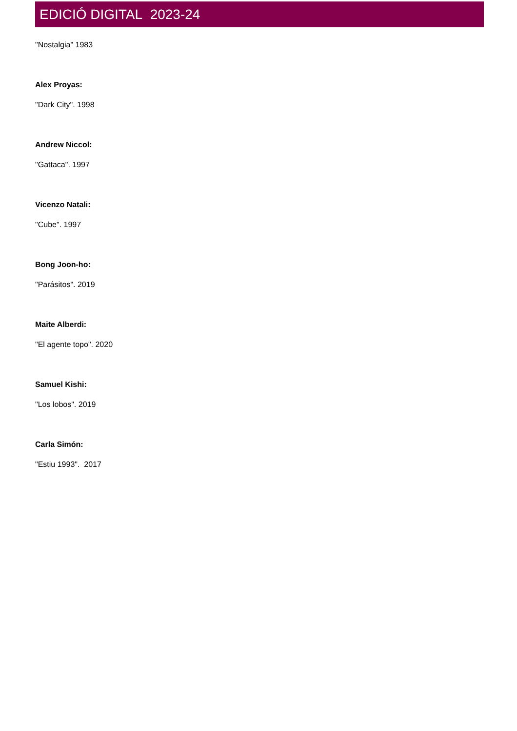EDICIÓ DIGITAL 2023-24
"Nostalgia" 1983
Alex Proyas:
"Dark City". 1998
Andrew Niccol:
"Gattaca". 1997
Vicenzo Natali:
"Cube". 1997
Bong Joon-ho:
"Parásitos". 2019
Maite Alberdi:
"El agente topo". 2020
Samuel Kishi:
"Los lobos". 2019
Carla Simón:
"Estiu 1993". 2017